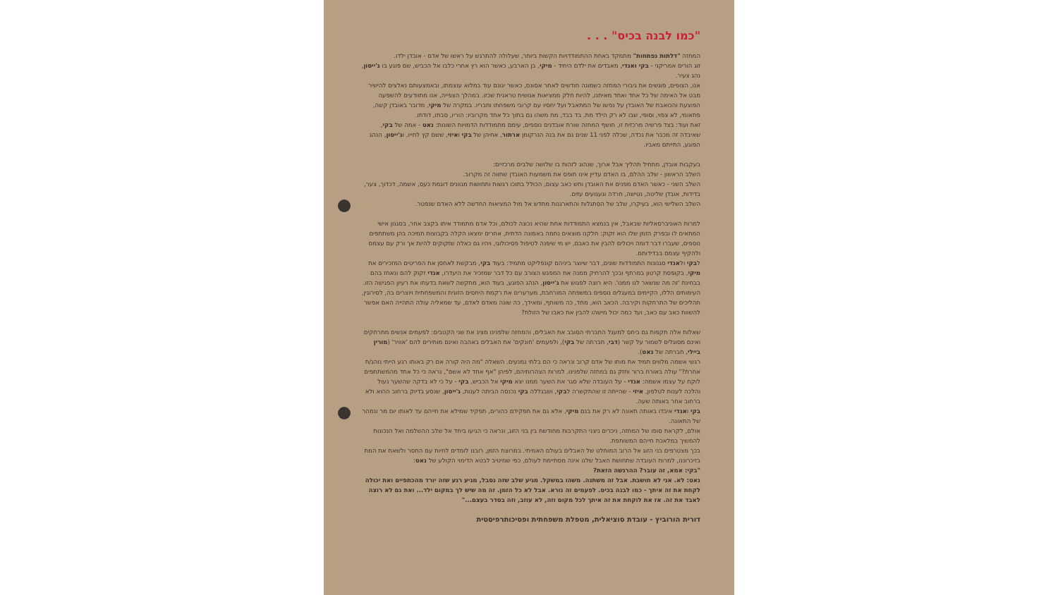"כמו לבנה בכיס" . . .
המחזה "דלתות נפתחות" מתמקד באחת ההתמודדויות הקשות ביותר, שעלולה להתרגש על ראשו של אדם - אובדן ילדו.
זוג הורים אמריקני - בקי ואנדי, מאבדים את ילדם היחיד - מיקי, בן הארבע, כאשר הוא רץ אחרי כלבו אל הכביש, שם פוגע בו ג'ייסון, נהג צעיר.
אנו, הצופים, פוגשים את גיבורי המחזה כשמונה חודשים לאחר אסונם, כאשר יגונם עוד במלוא עוצמתו, ובאמצעותם נאלצים להישיר מבט אל האימה של כל אחד ואחד מאיתנו, להיות חלק ממציאות אנושית טראגית שכזו. במהלך הצפייה, אנו מתוודעים להשפעה הפוצעת והכואבת של האובדן על נפשו של המתאבל ועל יחסיו עם קרובי משפחתו וחבריו. במקרה של מיקי, מדובר באובדן קשה, פתאומי, לא צפוי, וסופי, שבו לא רק הילד מת. בד בבד, מת משהו גם בתוך כל אחד מקרוביו: הוריו, סבתו, דודתו.
זאת ועוד: בצד פרשיה מרכזית זו, חושף המחזה שורת אובדנים נוספים, עימם מתמודדות הדמויות השונות: נאט - אמה של בקי, שאיבדה זה מכבר את נכדה, שכלה לפני 11 שנים גם את בנה הנרקומן ארתור, אחיהן של בקי ואיזי, ששם קץ לחייו, וג'ייסון, הנהג הפוגע, התייתם מאביו.
בעקבות אובדן, מתחיל תהליך אבל ארוך, שנהוג לזהות בו שלושה שלבים מרכזיים:
השלב הראשון - שלב ההלם, בו האדם עדיין אינו תופס את משמעות האובדן שחווה זה מקרוב.
השלב השני - כאשר האדם מפנים את האובדן וחש כאב עצום, הכולל בתוכו רגשות ותחושות מגוונים דוגמת כעס, אשמה, דכדוך, צער, בדידות, אובדן שליטה, נטישה, חרדה וגעגועים עזים.
השלב השלישי הוא, בעיקרו, שלב של הסתגלות והתארגנות מחדש אל מול המציאות החדשה ללא האדם שנפטר.
למרות האוניברסאליות שבאבל, אין בנמצא התמודדות אחת שהיא נכונה לכולם, וכל אדם מתמודד איתו בקצב אחר, בסגנון אישי המתאים לו ובפרק הזמן שלו הוא זקוק: חלקנו מוצאים נחמה באמונה הדתית, אחרים ימצאו הקלה בקבוצות תמיכה בהן משתתפים נוספים, שעברו דבר דומה ויכולים להבין את כאבם, יש מי שיפנה לטיפול פסיכולוגי, ויהיו גם כאלה שזקוקים להיות אך ורק עם עצמם ולהקיף עצמם בבדידותם.
לבקי ולאנדי סגנונות התמודדות שונים, דבר שיוצר ביניהם קונפליקט מתמיד: בעוד בקי, מבקשת לאחסן את הפריטים המזכירים את מיקי, בקופסת קרטון במרתף ובכך להרחיק ממנה את המפגש הצורב עם כל דבר שמזכיר את היעדרו, אנדי זקוק להם ונאחז בהם בבחינת 'זה מה שנשאר לנו ממנו'. היא רוצה לפגוש את ג'ייסון, הנהג הפוגע, בעוד הוא, מתקשה לשאת בדעתו את רעיון הפגישה הזו. העימותים הללו, הקיימים במעגלים נוספים במשפחה המורחבת, מערערים את רקמת היחסים הזוגית והמשפחתית ויוצרים בה, לסירוגין, תהליכים של התרחקות וקירבה. הכאב הוא, מחד, כה משותף, ומאידך, כה שונה מאדם לאדם, עד שמאליה עולה התהייה האם אפשר להשוות כאב עם כאב, ועד כמה יכול מישהו להבין את כאבו של הזולת?
שאלות אלה תקפות גם ביחס למעגל החברתי הסובב את האבלים, והמחזה שלפנינו מציג את שני הקטבים: לפעמים אנשים מתרחקים ואינם מסוגלים לשמור על קשר (דבי, חברתה של בקי), ולפעמים 'חונקים' את האבלים באהבה ואינם מותירים להם 'אוויר' (מורין ביילי, חברתה של נאט).
רגשי אשמה מלווים תמיד את מותו של אדם קרוב ונראה כי הם בלתי נמנעים. השאלה "מה היה קורה אם רק באותו רגע הייתי נוהג/ת אחרת?" עולה באורח ברור וחזק גם במחזה שלפנינו. למרות הצהרותיהם, לפיהן "אף אחד לא אשם", נראה כי כל אחד מהמשתתפים לוקח על עצמו אשמה: אנדי - על העובדה שלא סגר את השער ממנו יצא מיקי אל הכביש, בקי - על כי לא בדקה שהשער נעול והלכה לענות לטלפון, איזי - שהייתה זו שהתקשרה לבקי, ושבגללה בקי נכנסה הביתה לענות, ג'ייסון, שנסע בדיוק ברחוב ההוא ולא ברחוב אחר באותה שעה.
בקי ואנדי איבדו באותה תאונה לא רק את בנם מיקי, אלא גם את תפקידם כהורים, תפקיד שמילא את חייהם עד לאותו יום מר ונמהר של התאונה.
אולם, לקראת סופו של המחזה, ניכרים ניצני התקרבות מחודשת בין בני הזוג, ונראה כי הגיעו ביחד אל שלב ההשלמה ואל הנכונות להמשיך במלאכת חייהם המשותפת.
בכך מצטרפים בני הזוג אל הרוב המוחלט של האבלים בעולם האמיתי. במרוצת הזמן, רובנו לומדים לחיות עם החסר ולשאת את המת בזיכרוננו, למרות העובדה שתחושת האבל שלנו אינה מסתיימת לעולם, כפי שמיטיב לבטא הדימוי הקולע של נאט:
"בקי: אמא, זה עובר? ההרגשה הזאת?
נאט: לא. אני לא חושבת. אבל זה משתנה. משהו במשקל. מגיע שלב שזה נסבל, מגיע רגע שזה יורד מהכתפיים ואת יכולה לקחת את זה איתך - כמו לבנה בכיס. לפעמים זה נורא. אבל לא כל הזמן. זה מה שיש לך במקום ילד... ואת גם לא רוצה לאבד את זה. אז את לוקחת את זה איתך לכל מקום וזה, לא עוזב, וזה בסדר בעצם..."
דורית הורוביץ - עובדת סוציאלית, מטפלת משפחתית ופסיכותרפיסטית